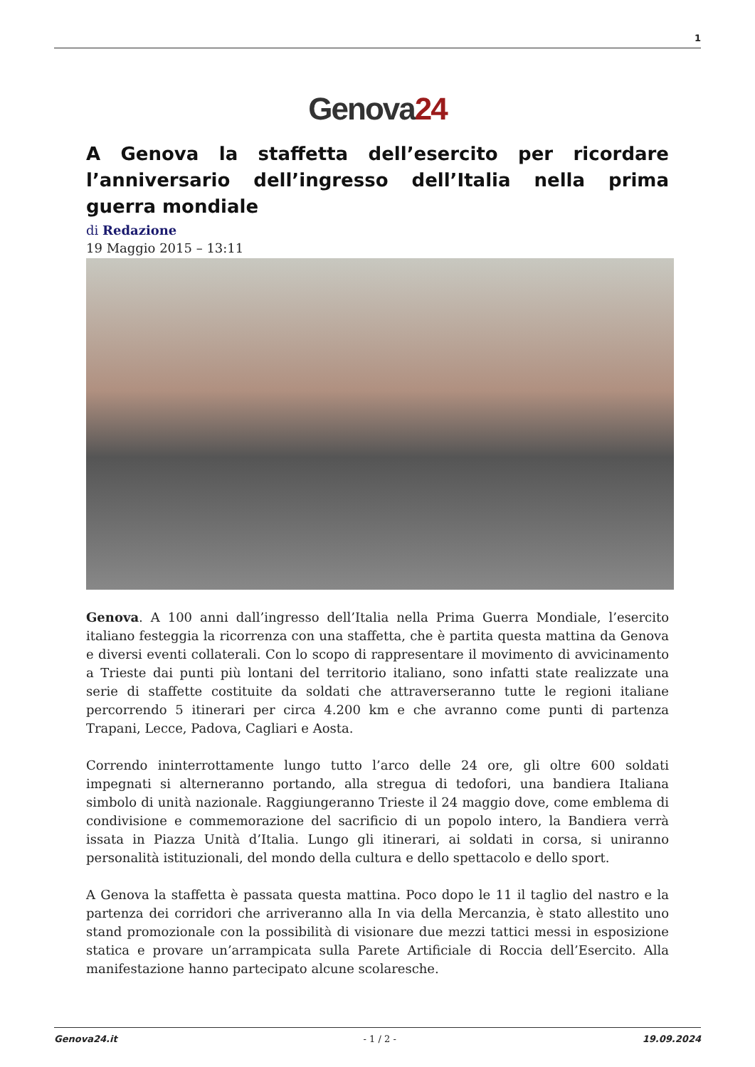1
Genova24
A Genova la staffetta dell’esercito per ricordare l’anniversario dell’ingresso dell’Italia nella prima guerra mondiale
di Redazione
19 Maggio 2015 – 13:11
Genova. A 100 anni dall’ingresso dell’Italia nella Prima Guerra Mondiale, l’esercito italiano festeggia la ricorrenza con una staffetta, che è partita questa mattina da Genova e diversi eventi collaterali. Con lo scopo di rappresentare il movimento di avvicinamento a Trieste dai punti più lontani del territorio italiano, sono infatti state realizzate una serie di staffette costituite da soldati che attraverseranno tutte le regioni italiane percorrendo 5 itinerari per circa 4.200 km e che avranno come punti di partenza Trapani, Lecce, Padova, Cagliari e Aosta.
Correndo ininterrottamente lungo tutto l’arco delle 24 ore, gli oltre 600 soldati impegnati si alterneranno portando, alla stregua di tedofori, una bandiera Italiana simbolo di unità nazionale. Raggiungeranno Trieste il 24 maggio dove, come emblema di condivisione e commemorazione del sacrificio di un popolo intero, la Bandiera verrà issata in Piazza Unità d’Italia. Lungo gli itinerari, ai soldati in corsa, si uniranno personalità istituzionali, del mondo della cultura e dello spettacolo e dello sport.
A Genova la staffetta è passata questa mattina. Poco dopo le 11 il taglio del nastro e la partenza dei corridori che arriveranno alla In via della Mercanzia, è stato allestito uno stand promozionale con la possibilità di visionare due mezzi tattici messi in esposizione statica e provare un’arrampicata sulla Parete Artificiale di Roccia dell’Esercito. Alla manifestazione hanno partecipato alcune scolaresche.
Genova24.it - 1 / 2 - 19.09.2024